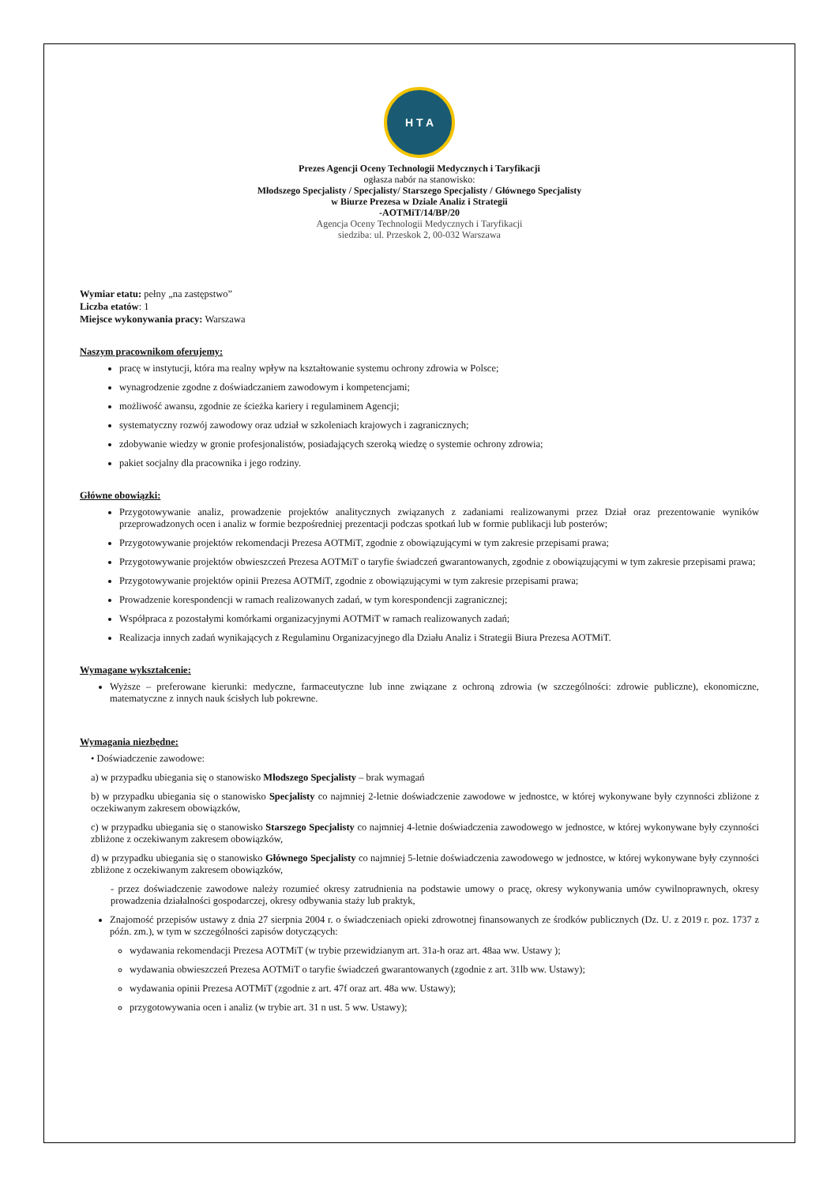H T A
Prezes Agencji Oceny Technologii Medycznych i Taryfikacji
ogłasza nabór na stanowisko:
Młodszego Specjalisty / Specjalisty/ Starszego Specjalisty / Głównego Specjalisty
w Biurze Prezesa w Dziale Analiz i Strategii
-AOTMiT/14/BP/20
Agencja Oceny Technologii Medycznych i Taryfikacji
siedziba: ul. Przeskok 2, 00-032 Warszawa
Wymiar etatu: pełny „na zastępstwo”
Liczba etatów: 1
Miejsce wykonywania pracy: Warszawa
Naszym pracownikom oferujemy:
pracę w instytucji, która ma realny wpływ na kształtowanie systemu ochrony zdrowia w Polsce;
wynagrodzenie zgodne z doświadczaniem zawodowym i kompetencjami;
możliwość awansu, zgodnie ze ścieżka kariery i regulaminem Agencji;
systematyczny rozwój zawodowy oraz udział w szkoleniach krajowych i zagranicznych;
zdobywanie wiedzy w gronie profesjonalistów, posiadających szeroką wiedzę o systemie ochrony zdrowia;
pakiet socjalny dla pracownika i jego rodziny.
Główne obowiązki:
Przygotowywanie analiz, prowadzenie projektów analitycznych związanych z zadaniami realizowanymi przez Dział oraz prezentowanie wyników przeprowadzonych ocen i analiz w formie bezpośredniej prezentacji podczas spotkań lub w formie publikacji lub posterów;
Przygotowywanie projektów rekomendacji Prezesa AOTMiT, zgodnie z obowiązującymi w tym zakresie przepisami prawa;
Przygotowywanie projektów obwieszczeń Prezesa AOTMiT o taryfie świadczeń gwarantowanych, zgodnie z obowiązującymi w tym zakresie przepisami prawa;
Przygotowywanie projektów opinii Prezesa AOTMiT, zgodnie z obowiązującymi w tym zakresie przepisami prawa;
Prowadzenie korespondencji w ramach realizowanych zadań, w tym korespondencji zagranicznej;
Współpraca z pozostałymi komórkami organizacyjnymi AOTMiT w ramach realizowanych zadań;
Realizacja innych zadań wynikających z Regulaminu Organizacyjnego dla Działu Analiz i Strategii Biura Prezesa AOTMiT.
Wymagane wykształcenie:
Wyższe – preferowane kierunki: medyczne, farmaceutyczne lub inne związane z ochroną zdrowia (w szczególności: zdrowie publiczne), ekonomiczne, matematyczne z innych nauk ścisłych lub pokrewne.
Wymagania niezbędne:
• Doświadczenie zawodowe:
a) w przypadku ubiegania się o stanowisko Młodszego Specjalisty – brak wymagań
b) w przypadku ubiegania się o stanowisko Specjalisty co najmniej 2-letnie doświadczenie zawodowe w jednostce, w której wykonywane były czynności zbliżone z oczekiwanym zakresem obowiązków,
c) w przypadku ubiegania się o stanowisko Starszego Specjalisty co najmniej 4-letnie doświadczenia zawodowego w jednostce, w której wykonywane były czynności zbliżone z oczekiwanym zakresem obowiązków,
d) w przypadku ubiegania się o stanowisko Głównego Specjalisty co najmniej 5-letnie doświadczenia zawodowego w jednostce, w której wykonywane były czynności zbliżone z oczekiwanym zakresem obowiązków,
- przez doświadczenie zawodowe należy rozumieć okresy zatrudnienia na podstawie umowy o pracę, okresy wykonywania umów cywilnoprawnych, okresy prowadzenia działalności gospodarczej, okresy odbywania staży lub praktyk,
Znajomość przepisów ustawy z dnia 27 sierpnia 2004 r. o świadczeniach opieki zdrowotnej finansowanych ze środków publicznych (Dz. U. z 2019 r. poz. 1737 z późn. zm.), w tym w szczególności zapisów dotyczących:
wydawania rekomendacji Prezesa AOTMiT (w trybie przewidzianym art. 31a-h oraz art. 48aa ww. Ustawy );
wydawania obwieszczeń Prezesa AOTMiT o taryfie świadczeń gwarantowanych (zgodnie z art. 31lb ww. Ustawy);
wydawania opinii Prezesa AOTMiT (zgodnie z art. 47f oraz art. 48a ww. Ustawy);
przygotowywania ocen i analiz (w trybie art. 31 n ust. 5 ww. Ustawy);